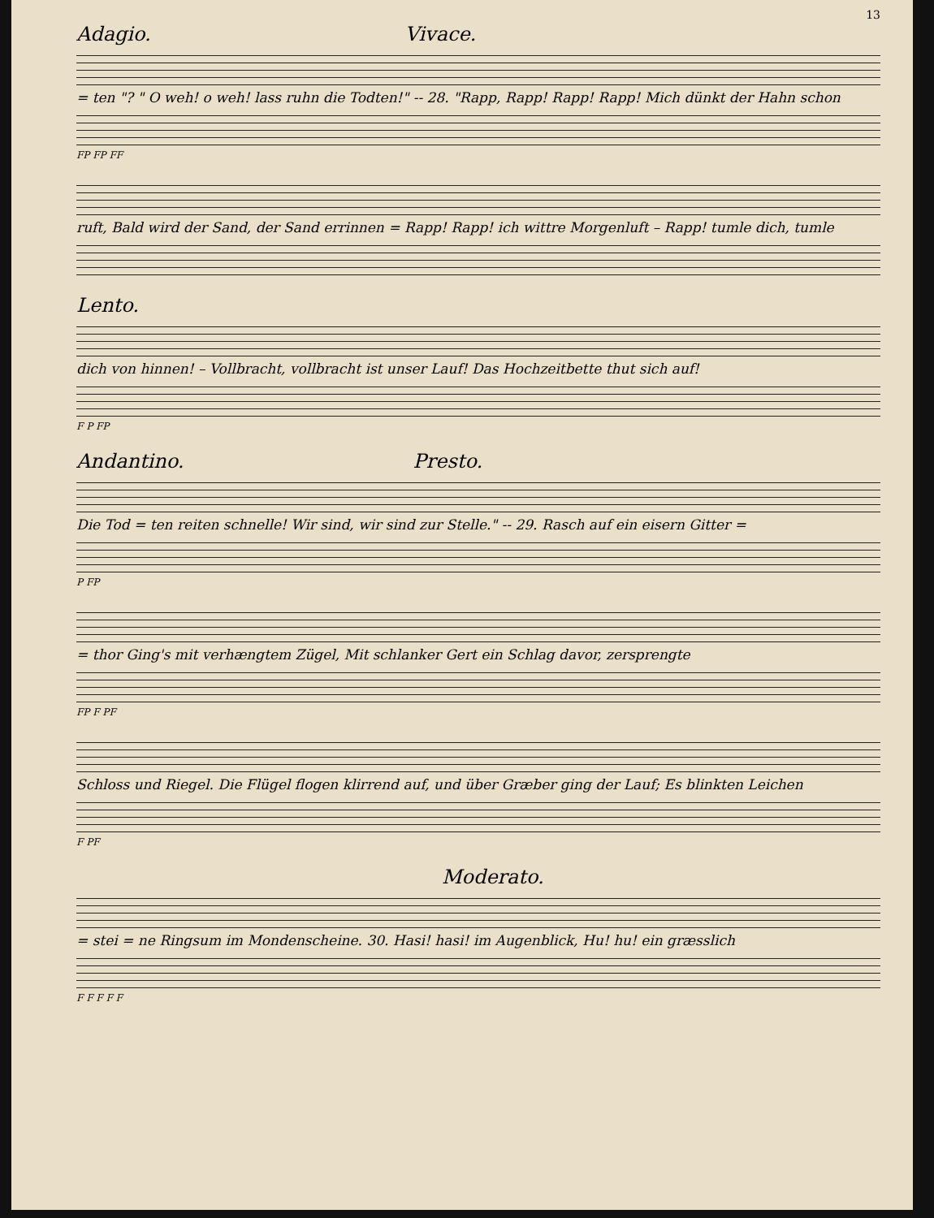13
Adagio. Vivace.
= ten "? " O weh! o weh! lass ruhn die Todten!" -- 28. "Rapp, Rapp! Rapp! Rapp! Mich dünkt der Hahn schon
FP FP FF
ruft, Bald wird der Sand, der Sand errinnen = Rapp! Rapp! ich wittre Morgenluft – Rapp! tumle dich, tumle
Lento.
dich von hinnen! – Vollbracht, vollbracht ist unser Lauf! Das Hochzeitbette thut sich auf!
F P FP
Andantino. Presto.
Die Tod = ten reiten schnelle! Wir sind, wir sind zur Stelle." -- 29. Rasch auf ein eisern Gitter =
P FP
= thor Ging's mit verhængtem Zügel, Mit schlanker Gert ein Schlag davor, zersprengte
FP F PF
Schloss und Riegel. Die Flügel flogen klirrend auf, und über Græber ging der Lauf; Es blinkten Leichen
F PF
Moderato.
= stei = ne Ringsum im Mondenscheine. 30. Hasi! hasi! im Augenblick, Hu! hu! ein græsslich
F F F F F